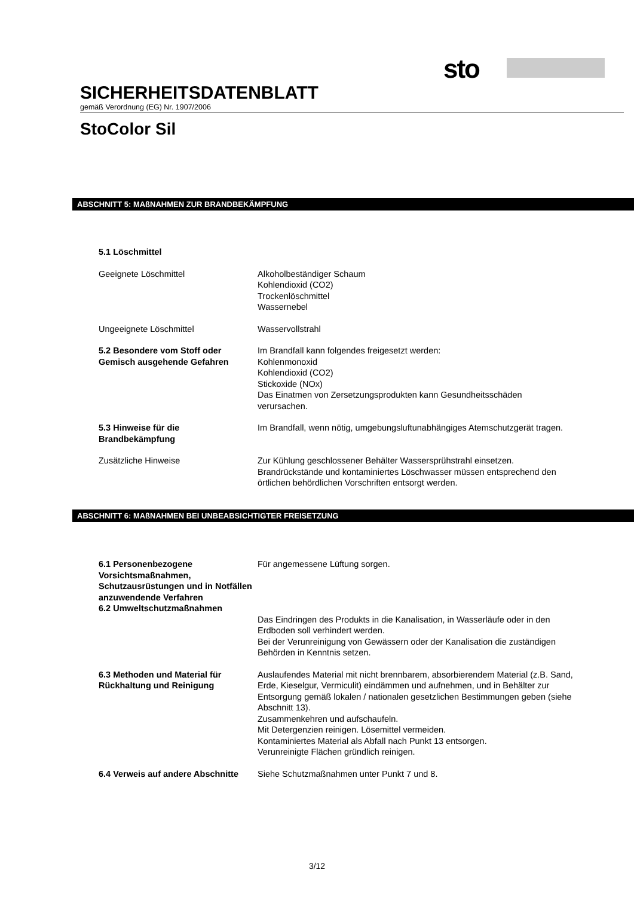sto
SICHERHEITSDATENBLATT
gemäß Verordnung (EG) Nr. 1907/2006
StoColor Sil
ABSCHNITT 5: MAßNAHMEN ZUR BRANDBEKÄMPFUNG
5.1 Löschmittel
Geeignete Löschmittel Alkoholbeständiger Schaum
Kohlendioxid (CO2)
Trockenlöschmittel
Wassernebel
Ungeeignete Löschmittel Wasservollstrahl
5.2 Besondere vom Stoff oder Gemisch ausgehende Gefahren
Im Brandfall kann folgendes freigesetzt werden:
Kohlenmonoxid
Kohlendioxid (CO2)
Stickoxide (NOx)
Das Einatmen von Zersetzungsprodukten kann Gesundheitsschäden verursachen.
5.3 Hinweise für die Brandbekämpfung
Im Brandfall, wenn nötig, umgebungsluftunabhängiges Atemschutzgerät tragen.
Zusätzliche Hinweise Zur Kühlung geschlossener Behälter Wassersprühstrahl einsetzen.
Brandrückstände und kontaminiertes Löschwasser müssen entsprechend den örtlichen behördlichen Vorschriften entsorgt werden.
ABSCHNITT 6: MAßNAHMEN BEI UNBEABSICHTIGTER FREISETZUNG
6.1 Personenbezogene Vorsichtsmaßnahmen, Schutzausrüstungen und in Notfällen anzuwendende Verfahren
Für angemessene Lüftung sorgen.
6.2 Umweltschutzmaßnahmen
Das Eindringen des Produkts in die Kanalisation, in Wasserläufe oder in den Erdboden soll verhindert werden.
Bei der Verunreinigung von Gewässern oder der Kanalisation die zuständigen Behörden in Kenntnis setzen.
6.3 Methoden und Material für Rückhaltung und Reinigung
Auslaufendes Material mit nicht brennbarem, absorbierendem Material (z.B. Sand, Erde, Kieselgur, Vermiculit) eindämmen und aufnehmen, und in Behälter zur Entsorgung gemäß lokalen / nationalen gesetzlichen Bestimmungen geben (siehe Abschnitt 13).
Zusammenkehren und aufschaufeln.
Mit Detergenzien reinigen. Lösemittel vermeiden.
Kontaminiertes Material als Abfall nach Punkt 13 entsorgen.
Verunreinigte Flächen gründlich reinigen.
6.4 Verweis auf andere Abschnitte
Siehe Schutzmaßnahmen unter Punkt 7 und 8.
3/12